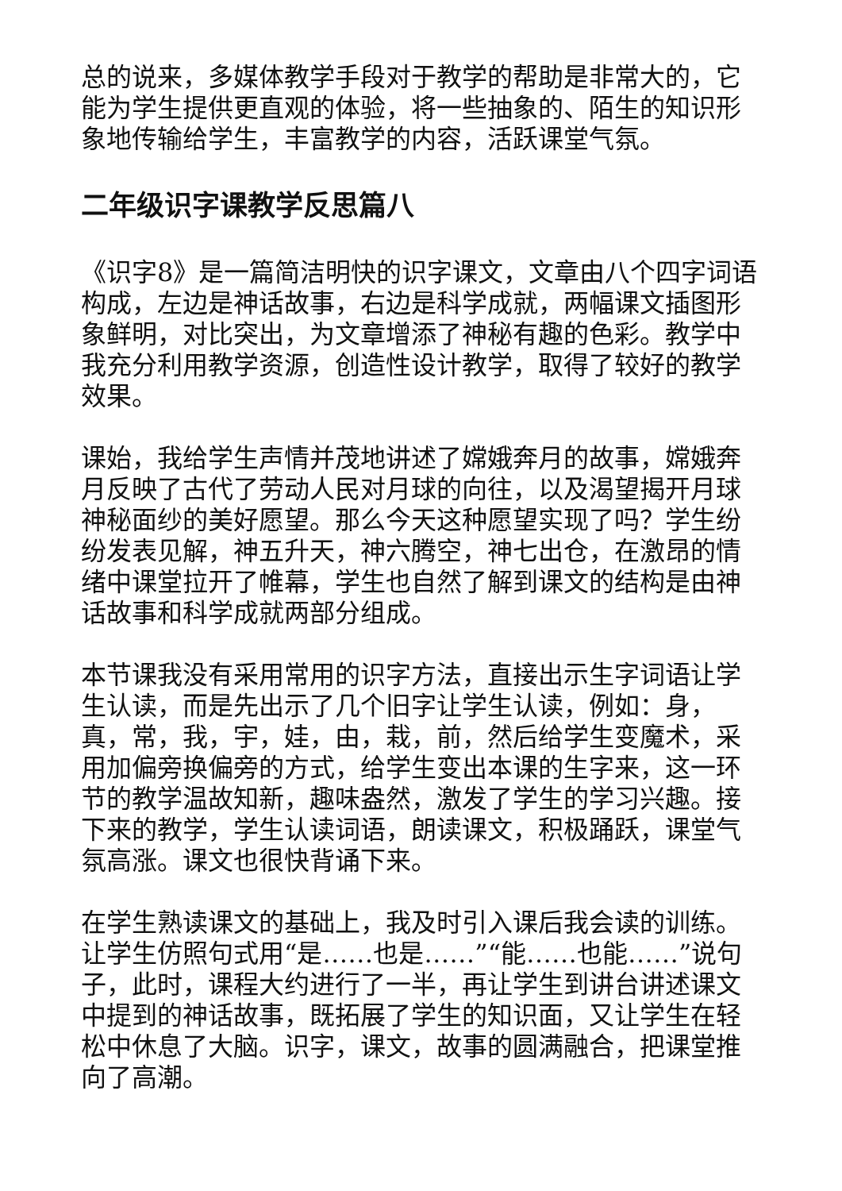总的说来，多媒体教学手段对于教学的帮助是非常大的，它能为学生提供更直观的体验，将一些抽象的、陌生的知识形象地传输给学生，丰富教学的内容，活跃课堂气氛。
二年级识字课教学反思篇八
《识字8》是一篇简洁明快的识字课文，文章由八个四字词语构成，左边是神话故事，右边是科学成就，两幅课文插图形象鲜明，对比突出，为文章增添了神秘有趣的色彩。教学中我充分利用教学资源，创造性设计教学，取得了较好的教学效果。
课始，我给学生声情并茂地讲述了嫦娥奔月的故事，嫦娥奔月反映了古代了劳动人民对月球的向往，以及渴望揭开月球神秘面纱的美好愿望。那么今天这种愿望实现了吗？学生纷纷发表见解，神五升天，神六腾空，神七出仓，在激昂的情绪中课堂拉开了帷幕，学生也自然了解到课文的结构是由神话故事和科学成就两部分组成。
本节课我没有采用常用的识字方法，直接出示生字词语让学生认读，而是先出示了几个旧字让学生认读，例如：身，真，常，我，宇，娃，由，栽，前，然后给学生变魔术，采用加偏旁换偏旁的方式，给学生变出本课的生字来，这一环节的教学温故知新，趣味盎然，激发了学生的学习兴趣。接下来的教学，学生认读词语，朗读课文，积极踊跃，课堂气氛高涨。课文也很快背诵下来。
在学生熟读课文的基础上，我及时引入课后我会读的训练。让学生仿照句式用“是……也是……”“能……也能……”说句子，此时，课程大约进行了一半，再让学生到讲台讲述课文中提到的神话故事，既拓展了学生的知识面，又让学生在轻松中休息了大脑。识字，课文，故事的圆满融合，把课堂推向了高潮。